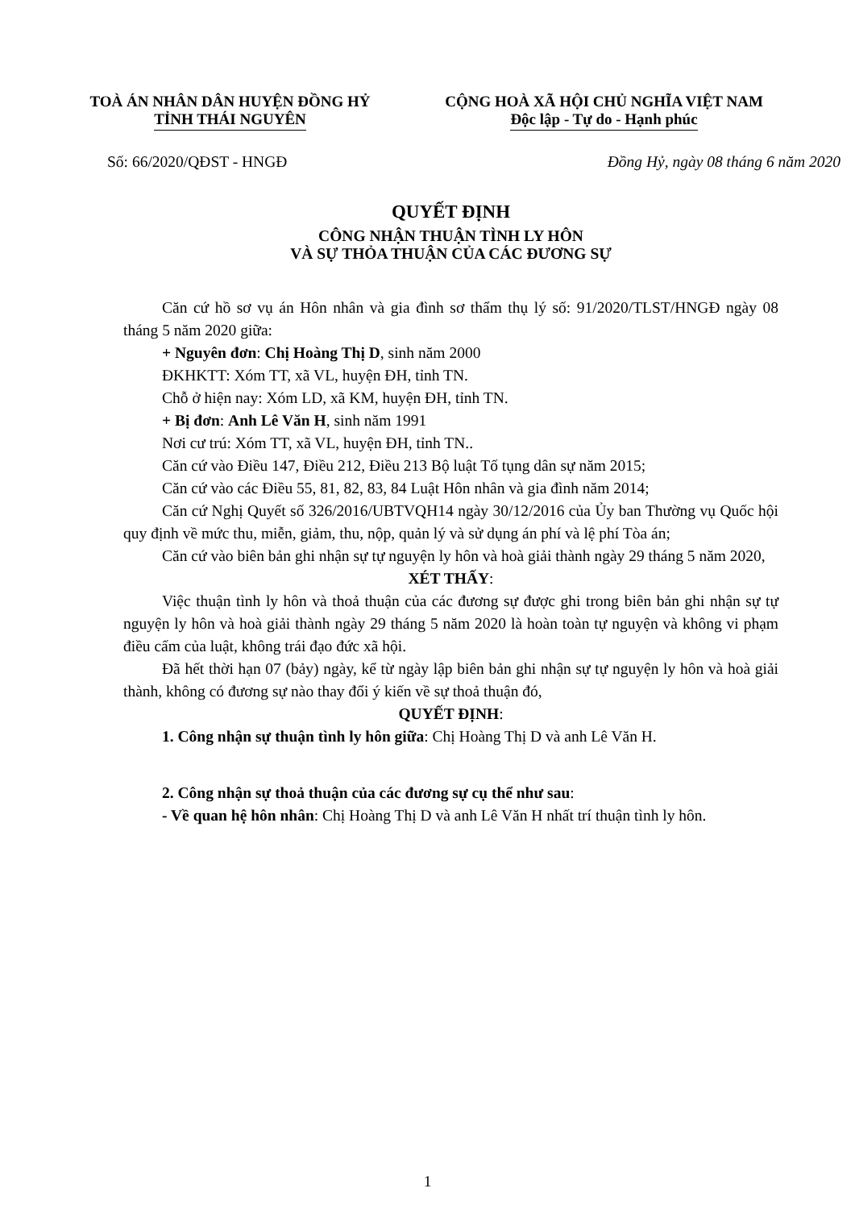TOÀ ÁN NHÂN DÂN HUYỆN ĐỒNG HỶ
TỈNH THÁI NGUYÊN
CỘNG HOÀ XÃ HỘI CHỦ NGHĨA VIỆT NAM
Độc lập - Tự do - Hạnh phúc
Số: 66/2020/QĐST - HNGĐ Đồng Hỷ, ngày 08 tháng 6 năm 2020
QUYẾT ĐỊNH
CÔNG NHẬN THUẬN TÌNH LY HÔN
VÀ SỰ THỎA THUẬN CỦA CÁC ĐƯƠNG SỰ
Căn cứ hồ sơ vụ án Hôn nhân và gia đình sơ thẩm thụ lý số: 91/2020/TLST/HNGĐ ngày 08 tháng 5 năm 2020 giữa:
+ Nguyên đơn: Chị Hoàng Thị D, sinh năm 2000
ĐKHKTT: Xóm TT, xã VL, huyện ĐH, tỉnh TN.
Chỗ ở hiện nay: Xóm LD, xã KM, huyện ĐH, tỉnh TN.
+ Bị đơn: Anh Lê Văn H, sinh năm 1991
Nơi cư trú: Xóm TT, xã VL, huyện ĐH, tỉnh TN..
Căn cứ vào Điều 147, Điều 212, Điều 213 Bộ luật Tố tụng dân sự năm 2015;
Căn cứ vào các Điều 55, 81, 82, 83, 84 Luật Hôn nhân và gia đình năm 2014;
Căn cứ Nghị Quyết số 326/2016/UBTVQH14 ngày 30/12/2016 của Ủy ban Thường vụ Quốc hội quy định về mức thu, miễn, giảm, thu, nộp, quản lý và sử dụng án phí và lệ phí Tòa án;
Căn cứ vào biên bản ghi nhận sự tự nguyện ly hôn và hoà giải thành ngày 29 tháng 5 năm 2020,
XÉT THẤY:
Việc thuận tình ly hôn và thoả thuận của các đương sự được ghi trong biên bản ghi nhận sự tự nguyện ly hôn và hoà giải thành ngày 29 tháng 5 năm 2020 là hoàn toàn tự nguyện và không vi phạm điều cấm của luật, không trái đạo đức xã hội.
Đã hết thời hạn 07 (bảy) ngày, kể từ ngày lập biên bản ghi nhận sự tự nguyện ly hôn và hoà giải thành, không có đương sự nào thay đổi ý kiến về sự thoả thuận đó,
QUYẾT ĐỊNH:
1. Công nhận sự thuận tình ly hôn giữa: Chị Hoàng Thị D và anh Lê Văn H.
2. Công nhận sự thoả thuận của các đương sự cụ thể như sau:
- Về quan hệ hôn nhân: Chị Hoàng Thị D và anh Lê Văn H nhất trí thuận tình ly hôn.
1